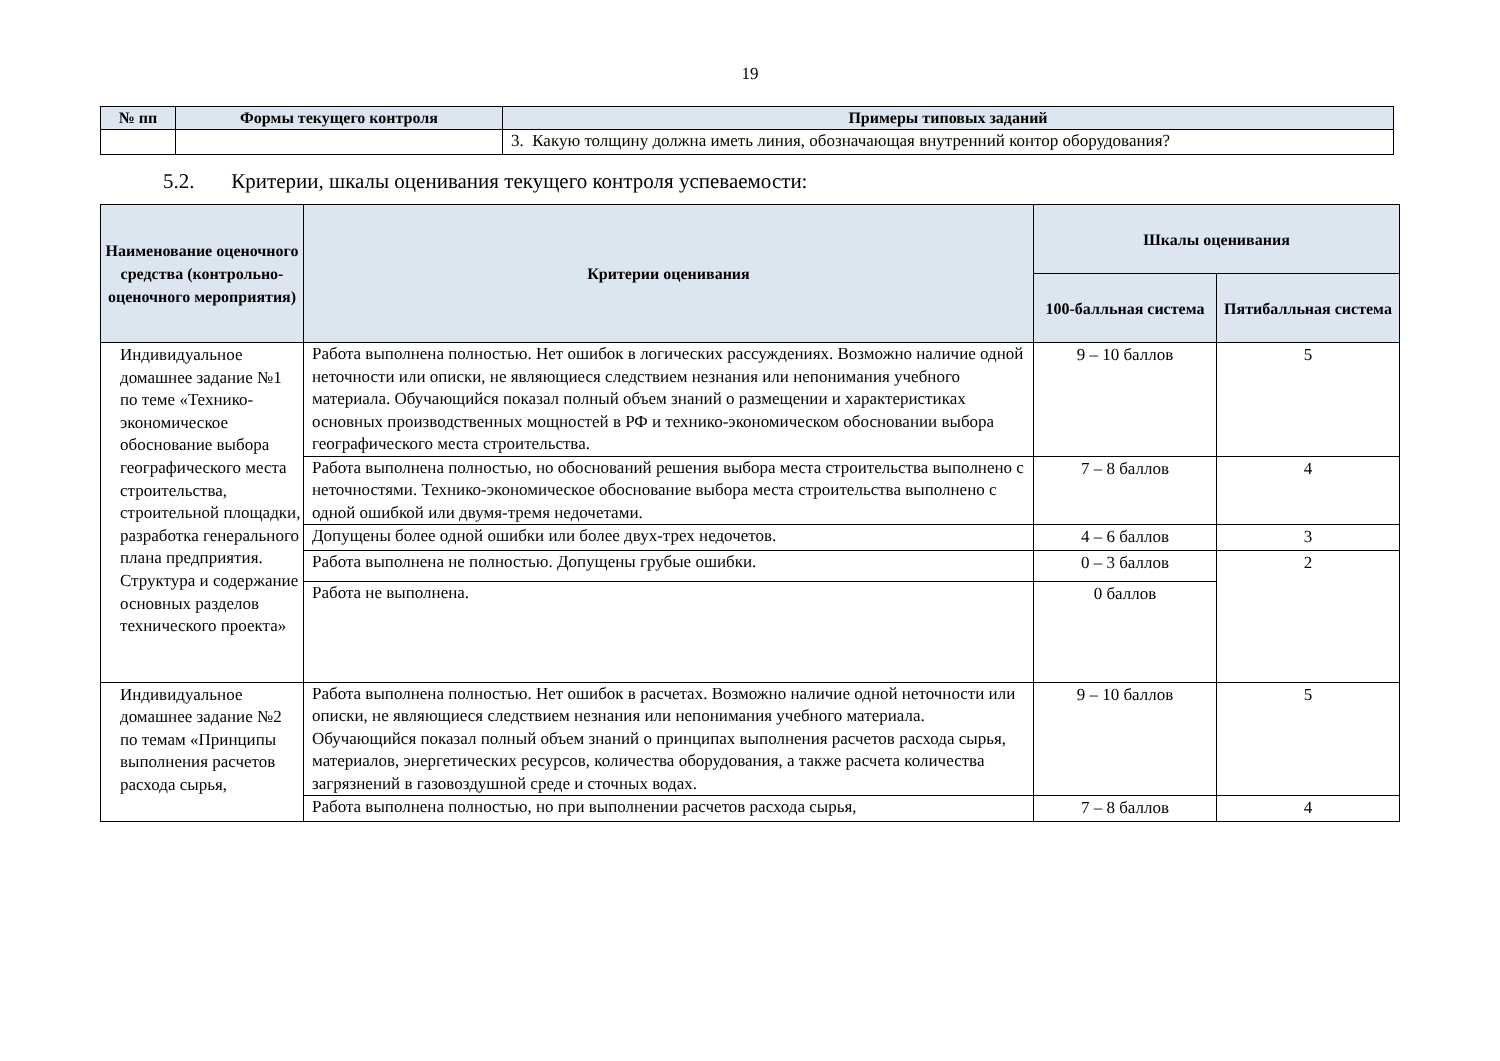19
| № пп | Формы текущего контроля | Примеры типовых заданий |
| --- | --- | --- |
| | | 3. Какую толщину должна иметь линия, обозначающая внутренний контор оборудования? |
5.2. Критерии, шкалы оценивания текущего контроля успеваемости:
| Наименование оценочного средства (контрольно-оценочного мероприятия) | Критерии оценивания | Шкалы оценивания | |
| --- | --- | --- | --- |
| | | 100-балльная система | Пятибалльная система |
| Индивидуальное домашнее задание №1 по теме «Технико-экономическое обоснование выбора географического места строительства, строительной площадки, разработка генерального плана предприятия. Структура и содержание основных разделов технического проекта» | Работа выполнена полностью. Нет ошибок в логических рассуждениях. Возможно наличие одной неточности или описки, не являющиеся следствием незнания или непонимания учебного материала. Обучающийся показал полный объем знаний о размещении и характеристиках основных производственных мощностей в РФ и технико-экономическом обосновании выбора географического места строительства. | 9 – 10 баллов | 5 |
| | Работа выполнена полностью, но обоснований решения выбора места строительства выполнено с неточностями. Технико-экономическое обоснование выбора места строительства выполнено с одной ошибкой или двумя-тремя недочетами. | 7 – 8 баллов | 4 |
| | Допущены более одной ошибки или более двух-трех недочетов. | 4 – 6 баллов | 3 |
| | Работа выполнена не полностью. Допущены грубые ошибки. | 0 – 3 баллов | 2 |
| | Работа не выполнена. | 0 баллов | |
| Индивидуальное домашнее задание №2 по темам «Принципы выполнения расчетов расхода сырья, | Работа выполнена полностью. Нет ошибок в расчетах. Возможно наличие одной неточности или описки, не являющиеся следствием незнания или непонимания учебного материала. Обучающийся показал полный объем знаний о принципах выполнения расчетов расхода сырья, материалов, энергетических ресурсов, количества оборудования, а также расчета количества загрязнений в газовоздушной среде и сточных водах. | 9 – 10 баллов | 5 |
| | Работа выполнена полностью, но при выполнении расчетов расхода сырья, | 7 – 8 баллов | 4 |